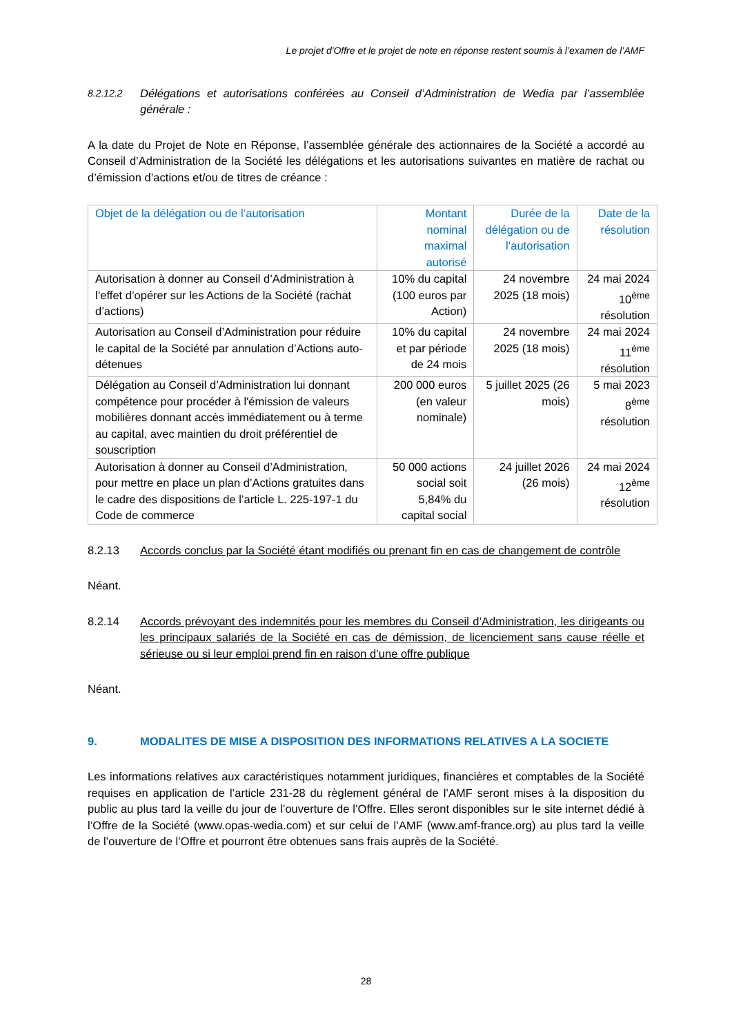Le projet d'Offre et le projet de note en réponse restent soumis à l’examen de l’AMF
8.2.12.2 Délégations et autorisations conférées au Conseil d’Administration de Wedia par l’assemblée générale :
A la date du Projet de Note en Réponse, l’assemblée générale des actionnaires de la Société a accordé au Conseil d’Administration de la Société les délégations et les autorisations suivantes en matière de rachat ou d’émission d’actions et/ou de titres de créance :
| Objet de la délégation ou de l’autorisation | Montant nominal maximal autorisé | Durée de la délégation ou de l’autorisation | Date de la résolution |
| --- | --- | --- | --- |
| Autorisation à donner au Conseil d’Administration à l’effet d’opérer sur les Actions de la Société (rachat d’actions) | 10% du capital (100 euros par Action) | 24 novembre 2025 (18 mois) | 24 mai 2024 10<sup>ème</sup> résolution |
| Autorisation au Conseil d’Administration pour réduire le capital de la Société par annulation d’Actions auto-détenues | 10% du capital et par période de 24 mois | 24 novembre 2025 (18 mois) | 24 mai 2024 11<sup>ème</sup> résolution |
| Délégation au Conseil d’Administration lui donnant compétence pour procéder à l'émission de valeurs mobilières donnant accès immédiatement ou à terme au capital, avec maintien du droit préférentiel de souscription | 200 000 euros (en valeur nominale) | 5 juillet 2025 (26 mois) | 5 mai 2023 8<sup>ème</sup> résolution |
| Autorisation à donner au Conseil d’Administration, pour mettre en place un plan d’Actions gratuites dans le cadre des dispositions de l’article L. 225-197-1 du Code de commerce | 50 000 actions social soit 5,84% du capital social | 24 juillet 2026 (26 mois) | 24 mai 2024 12<sup>ème</sup> résolution |
8.2.13 Accords conclus par la Société étant modifiés ou prenant fin en cas de changement de contrôle
Néant.
8.2.14 Accords prévoyant des indemnités pour les membres du Conseil d’Administration, les dirigeants ou les principaux salariés de la Société en cas de démission, de licenciement sans cause réelle et sérieuse ou si leur emploi prend fin en raison d’une offre publique
Néant.
9. MODALITES DE MISE A DISPOSITION DES INFORMATIONS RELATIVES A LA SOCIETE
Les informations relatives aux caractéristiques notamment juridiques, financières et comptables de la Société requises en application de l’article 231-28 du règlement général de l’AMF seront mises à la disposition du public au plus tard la veille du jour de l’ouverture de l’Offre. Elles seront disponibles sur le site internet dédié à l’Offre de la Société (www.opas-wedia.com) et sur celui de l’AMF (www.amf-france.org) au plus tard la veille de l’ouverture de l’Offre et pourront être obtenues sans frais auprès de la Société.
28